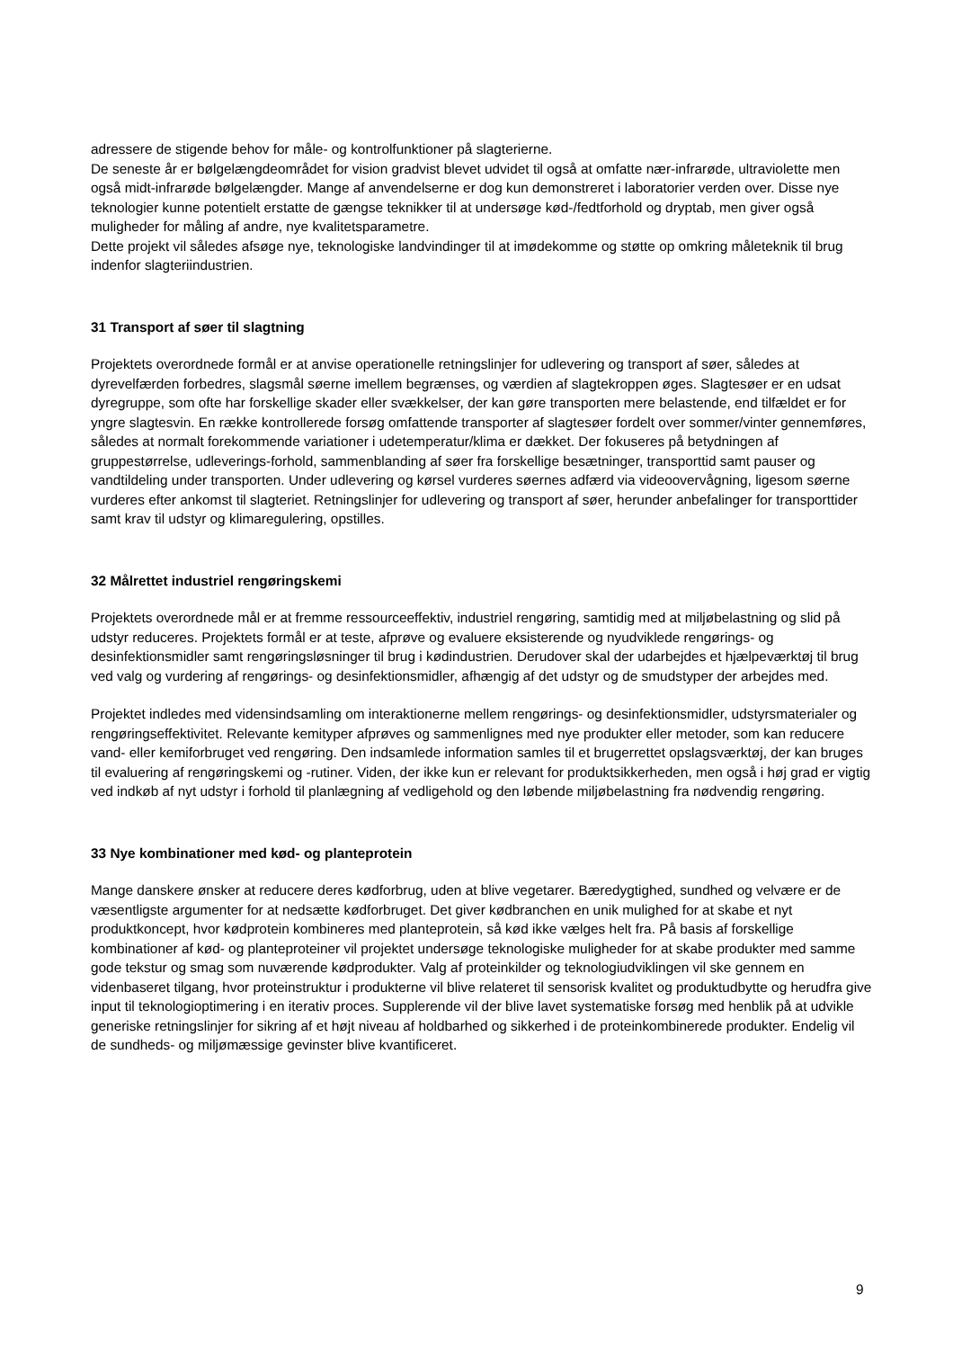adressere de stigende behov for måle- og kontrolfunktioner på slagterierne.
De seneste år er bølgelængdeområdet for vision gradvist blevet udvidet til også at omfatte nær-infrarøde, ultraviolette men også midt-infrarøde bølgelængder. Mange af anvendelserne er dog kun demonstreret i laboratorier verden over. Disse nye teknologier kunne potentielt erstatte de gængse teknikker til at undersøge kød-/fedtforhold og dryptab, men giver også muligheder for måling af andre, nye kvalitetsparametre.
Dette projekt vil således afsøge nye, teknologiske landvindinger til at imødekomme og støtte op omkring måleteknik til brug indenfor slagteriindustrien.
31 Transport af søer til slagtning
Projektets overordnede formål er at anvise operationelle retningslinjer for udlevering og transport af søer, således at dyrevelfærden forbedres, slagsmål søerne imellem begrænses, og værdien af slagtekroppen øges. Slagtesøer er en udsat dyregruppe, som ofte har forskellige skader eller svækkelser, der kan gøre transporten mere belastende, end tilfældet er for yngre slagtesvin. En række kontrollerede forsøg omfattende transporter af slagtesøer fordelt over sommer/vinter gennemføres, således at normalt forekommende variationer i udetemperatur/klima er dækket. Der fokuseres på betydningen af gruppestørrelse, udleverings-forhold, sammenblanding af søer fra forskellige besætninger, transporttid samt pauser og vandtildeling under transporten. Under udlevering og kørsel vurderes søernes adfærd via videoovervågning, ligesom søerne vurderes efter ankomst til slagteriet. Retningslinjer for udlevering og transport af søer, herunder anbefalinger for transporttider samt krav til udstyr og klimaregulering, opstilles.
32 Målrettet industriel rengøringskemi
Projektets overordnede mål er at fremme ressourceeffektiv, industriel rengøring, samtidig med at miljøbelastning og slid på udstyr reduceres. Projektets formål er at teste, afprøve og evaluere eksisterende og nyudviklede rengørings- og desinfektionsmidler samt rengøringsløsninger til brug i kødindustrien. Derudover skal der udarbejdes et hjælpeværktøj til brug ved valg og vurdering af rengørings- og desinfektionsmidler, afhængig af det udstyr og de smudstyper der arbejdes med.
Projektet indledes med vidensindsamling om interaktionerne mellem rengørings- og desinfektionsmidler, udstyrsmaterialer og rengøringseffektivitet. Relevante kemityper afprøves og sammenlignes med nye produkter eller metoder, som kan reducere vand- eller kemiforbruget ved rengøring. Den indsamlede information samles til et brugerrettet opslagsværktøj, der kan bruges til evaluering af rengøringskemi og -rutiner. Viden, der ikke kun er relevant for produktsikkerheden, men også i høj grad er vigtig ved indkøb af nyt udstyr i forhold til planlægning af vedligehold og den løbende miljøbelastning fra nødvendig rengøring.
33 Nye kombinationer med kød- og planteprotein
Mange danskere ønsker at reducere deres kødforbrug, uden at blive vegetarer. Bæredygtighed, sundhed og velvære er de væsentligste argumenter for at nedsætte kødforbruget. Det giver kødbranchen en unik mulighed for at skabe et nyt produktkoncept, hvor kødprotein kombineres med planteprotein, så kød ikke vælges helt fra. På basis af forskellige kombinationer af kød- og planteproteiner vil projektet undersøge teknologiske muligheder for at skabe produkter med samme gode tekstur og smag som nuværende kødprodukter. Valg af proteinkilder og teknologiudviklingen vil ske gennem en videnbaseret tilgang, hvor proteinstruktur i produkterne vil blive relateret til sensorisk kvalitet og produktudbytte og herudfra give input til teknologioptimering i en iterativ proces. Supplerende vil der blive lavet systematiske forsøg med henblik på at udvikle generiske retningslinjer for sikring af et højt niveau af holdbarhed og sikkerhed i de proteinkombinerede produkter. Endelig vil de sundheds- og miljømæssige gevinster blive kvantificeret.
9